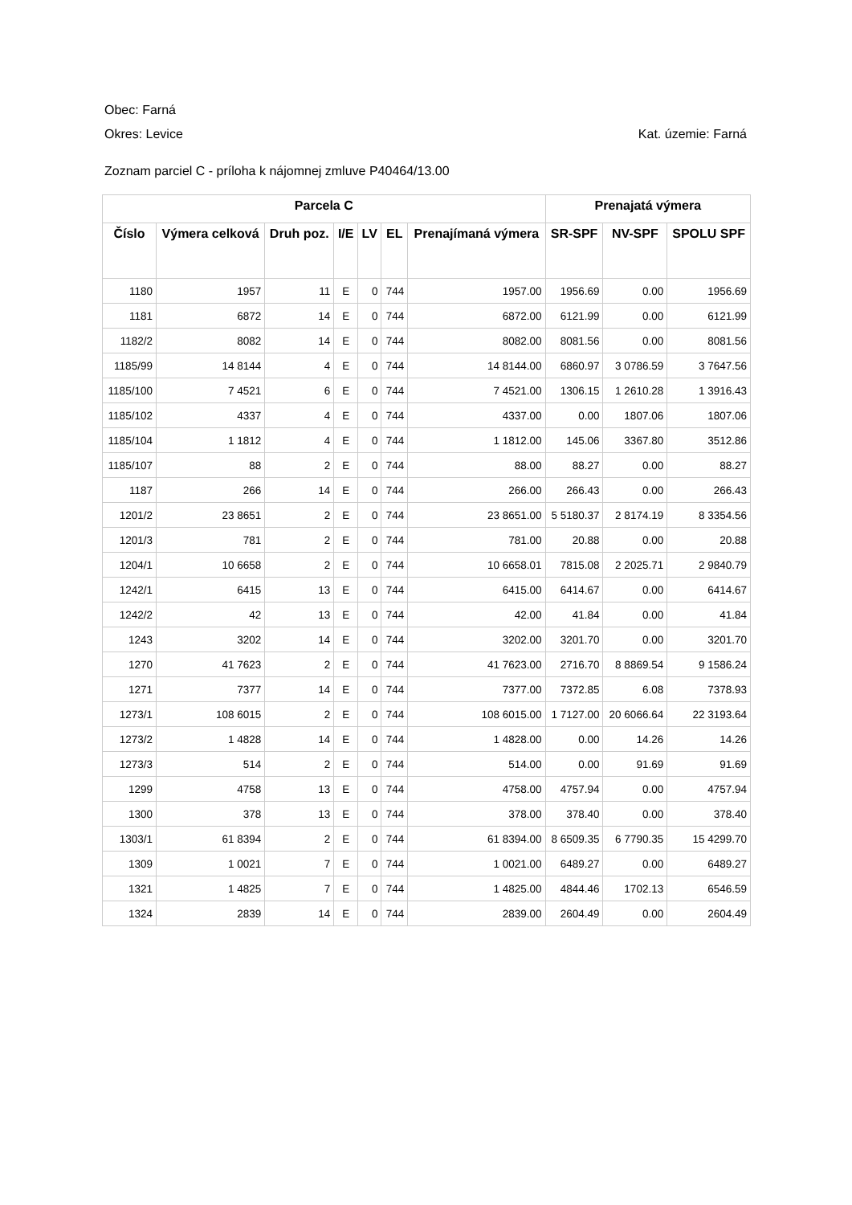Obec: Farná
Okres: Levice Kat. územie: Farná
Zoznam parciel C - príloha k nájomnej zmluve P40464/13.00
| Parcela C | | | | | | | Prenajatá výmera | | |
| --- | --- | --- | --- | --- | --- | --- | --- | --- | --- |
| Číslo | Výmera celková | Druh poz. | I/E | LV | EL | Prenajímaná výmera | SR-SPF | NV-SPF | SPOLU SPF |
| 1180 | 1957 | 11 | E | 0 | 744 | 1957.00 | 1956.69 | 0.00 | 1956.69 |
| 1181 | 6872 | 14 | E | 0 | 744 | 6872.00 | 6121.99 | 0.00 | 6121.99 |
| 1182/2 | 8082 | 14 | E | 0 | 744 | 8082.00 | 8081.56 | 0.00 | 8081.56 |
| 1185/99 | 14 8144 | 4 | E | 0 | 744 | 14 8144.00 | 6860.97 | 3 0786.59 | 3 7647.56 |
| 1185/100 | 7 4521 | 6 | E | 0 | 744 | 7 4521.00 | 1306.15 | 1 2610.28 | 1 3916.43 |
| 1185/102 | 4337 | 4 | E | 0 | 744 | 4337.00 | 0.00 | 1807.06 | 1807.06 |
| 1185/104 | 1 1812 | 4 | E | 0 | 744 | 1 1812.00 | 145.06 | 3367.80 | 3512.86 |
| 1185/107 | 88 | 2 | E | 0 | 744 | 88.00 | 88.27 | 0.00 | 88.27 |
| 1187 | 266 | 14 | E | 0 | 744 | 266.00 | 266.43 | 0.00 | 266.43 |
| 1201/2 | 23 8651 | 2 | E | 0 | 744 | 23 8651.00 | 5 5180.37 | 2 8174.19 | 8 3354.56 |
| 1201/3 | 781 | 2 | E | 0 | 744 | 781.00 | 20.88 | 0.00 | 20.88 |
| 1204/1 | 10 6658 | 2 | E | 0 | 744 | 10 6658.01 | 7815.08 | 2 2025.71 | 2 9840.79 |
| 1242/1 | 6415 | 13 | E | 0 | 744 | 6415.00 | 6414.67 | 0.00 | 6414.67 |
| 1242/2 | 42 | 13 | E | 0 | 744 | 42.00 | 41.84 | 0.00 | 41.84 |
| 1243 | 3202 | 14 | E | 0 | 744 | 3202.00 | 3201.70 | 0.00 | 3201.70 |
| 1270 | 41 7623 | 2 | E | 0 | 744 | 41 7623.00 | 2716.70 | 8 8869.54 | 9 1586.24 |
| 1271 | 7377 | 14 | E | 0 | 744 | 7377.00 | 7372.85 | 6.08 | 7378.93 |
| 1273/1 | 108 6015 | 2 | E | 0 | 744 | 108 6015.00 | 1 7127.00 | 20 6066.64 | 22 3193.64 |
| 1273/2 | 1 4828 | 14 | E | 0 | 744 | 1 4828.00 | 0.00 | 14.26 | 14.26 |
| 1273/3 | 514 | 2 | E | 0 | 744 | 514.00 | 0.00 | 91.69 | 91.69 |
| 1299 | 4758 | 13 | E | 0 | 744 | 4758.00 | 4757.94 | 0.00 | 4757.94 |
| 1300 | 378 | 13 | E | 0 | 744 | 378.00 | 378.40 | 0.00 | 378.40 |
| 1303/1 | 61 8394 | 2 | E | 0 | 744 | 61 8394.00 | 8 6509.35 | 6 7790.35 | 15 4299.70 |
| 1309 | 1 0021 | 7 | E | 0 | 744 | 1 0021.00 | 6489.27 | 0.00 | 6489.27 |
| 1321 | 1 4825 | 7 | E | 0 | 744 | 1 4825.00 | 4844.46 | 1702.13 | 6546.59 |
| 1324 | 2839 | 14 | E | 0 | 744 | 2839.00 | 2604.49 | 0.00 | 2604.49 |